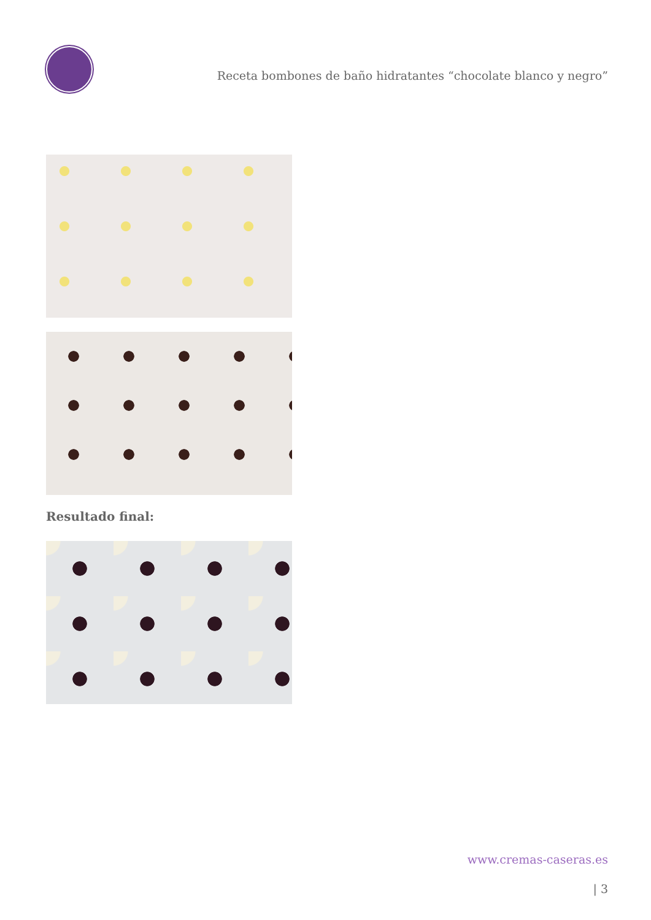Receta bombones de baño hidratantes “chocolate blanco y negro”
Resultado final:
www.cremas-caseras.es
| 3